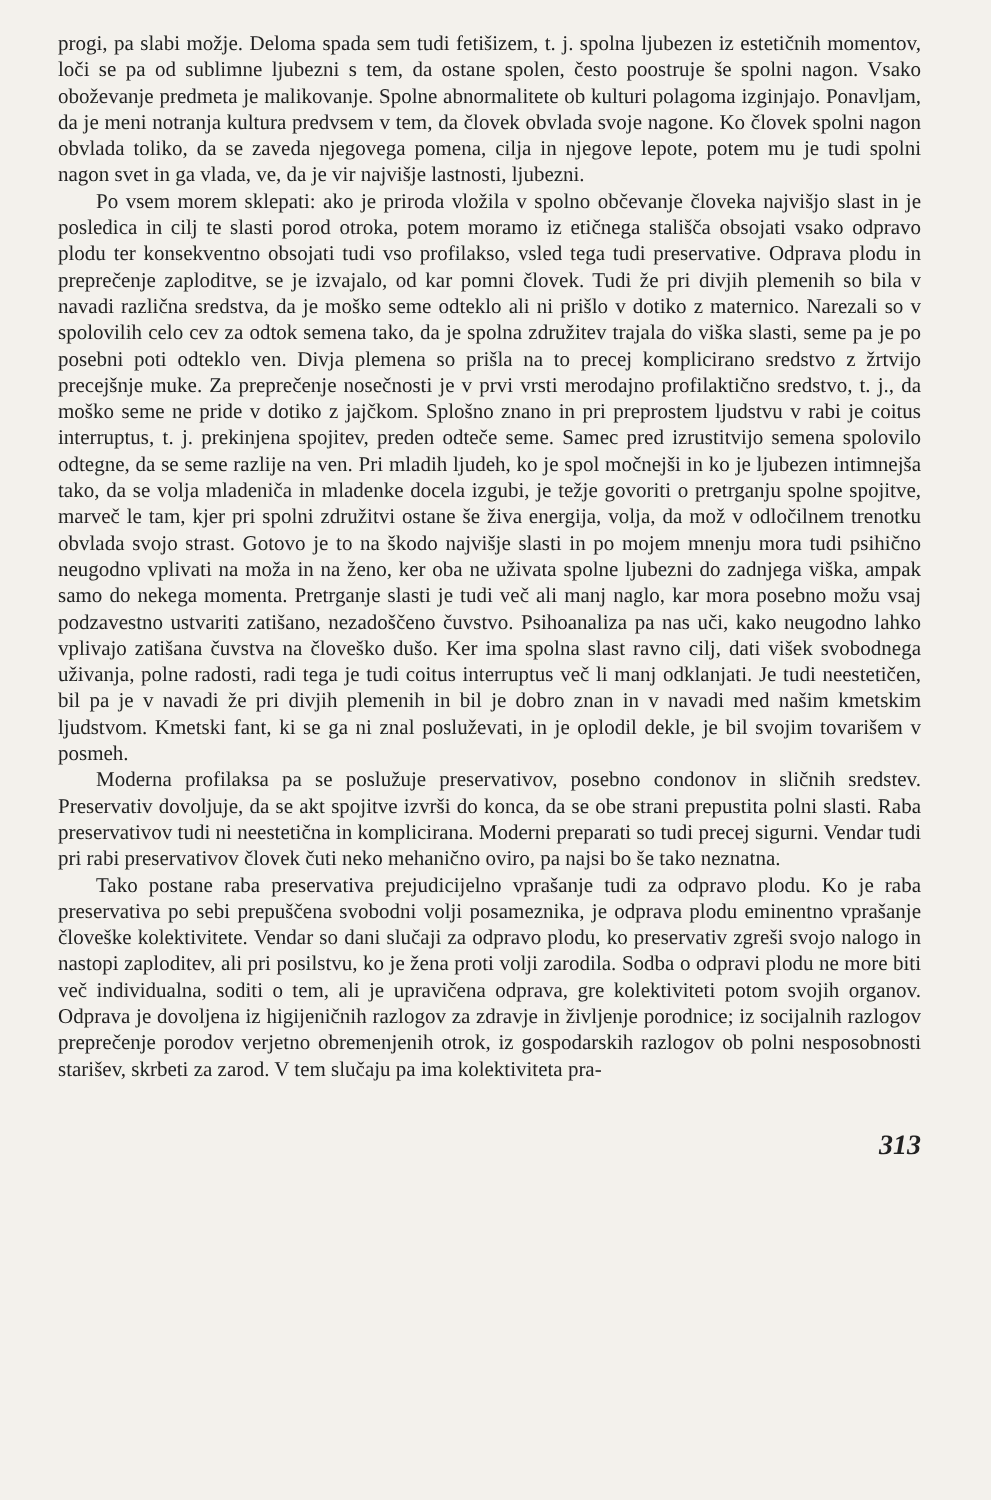progi, pa slabi možje. Deloma spada sem tudi fetišizem, t. j. spolna ljubezen iz estetičnih momentov, loči se pa od sublimne ljubezni s tem, da ostane spolen, često poostruje še spolni nagon. Vsako oboževanje predmeta je malikovanje. Spolne abnormalitete ob kulturi polagoma izginjajo. Ponavljam, da je meni notranja kultura predvsem v tem, da človek obvlada svoje nagone. Ko človek spolni nagon obvlada toliko, da se zaveda njegovega pomena, cilja in njegove lepote, potem mu je tudi spolni nagon svet in ga vlada, ve, da je vir najvišje lastnosti, ljubezni.
Po vsem morem sklepati: ako je priroda vložila v spolno občevanje človeka najvišjo slast in je posledica in cilj te slasti porod otroka, potem moramo iz etičnega stališča obsojati vsako odpravo plodu ter konsekventno obsojati tudi vso profilakso, vsled tega tudi preservative. Odprava plodu in preprečenje zaploditve, se je izvajalo, od kar pomni človek. Tudi že pri divjih plemenih so bila v navadi različna sredstva, da je moško seme odteklo ali ni prišlo v dotiko z maternico. Narezali so v spolovilih celo cev za odtok semena tako, da je spolna združitev trajala do viška slasti, seme pa je po posebni poti odteklo ven. Divja plemena so prišla na to precej komplicirano sredstvo z žrtvijo precejšnje muke. Za preprečenje nosečnosti je v prvi vrsti merodajno profilaktično sredstvo, t. j., da moško seme ne pride v dotiko z jajčkom. Splošno znano in pri preprostem ljudstvu v rabi je coitus interruptus, t. j. prekinjena spojitev, preden odteče seme. Samec pred izrustitvijo semena spolovilo odtegne, da se seme razlije na ven. Pri mladih ljudeh, ko je spol močnejši in ko je ljubezen intimnejša tako, da se volja mladeniča in mladenke docela izgubi, je težje govoriti o pretrganju spolne spojitve, marveč le tam, kjer pri spolni združitvi ostane še živa energija, volja, da mož v odločilnem trenotku obvlada svojo strast. Gotovo je to na škodo najvišje slasti in po mojem mnenju mora tudi psihično neugodno vplivati na moža in na ženo, ker oba ne uživata spolne ljubezni do zadnjega viška, ampak samo do nekega momenta. Pretrganje slasti je tudi več ali manj naglo, kar mora posebno možu vsaj podzavestno ustvariti zatišano, nezadoščeno čuvstvo. Psihoanaliza pa nas uči, kako neugodno lahko vplivajo zatišana čuvstva na človeško dušo. Ker ima spolna slast ravno cilj, dati višek svobodnega uživanja, polne radosti, radi tega je tudi coitus interruptus več li manj odklanjati. Je tudi neestetičen, bil pa je v navadi že pri divjih plemenih in bil je dobro znan in v navadi med našim kmetskim ljudstvom. Kmetski fant, ki se ga ni znal posluževati, in je oplodil dekle, je bil svojim tovarišem v posmeh.
Moderna profilaksa pa se poslužuje preservativov, posebno condonov in sličnih sredstev. Preservativ dovoljuje, da se akt spojitve izvrši do konca, da se obe strani prepustita polni slasti. Raba preservativov tudi ni neestetična in komplicirana. Moderni preparati so tudi precej sigurni. Vendar tudi pri rabi preservativov človek čuti neko mehanično oviro, pa najsi bo še tako neznatna.
Tako postane raba preservativa prejudicijelno vprašanje tudi za odpravo plodu. Ko je raba preservativa po sebi prepuščena svobodni volji posameznika, je odprava plodu eminentno vprašanje človeške kolektivitete. Vendar so dani slučaji za odpravo plodu, ko preservativ zgreši svojo nalogo in nastopi zaploditev, ali pri posilstvu, ko je žena proti volji zarodila. Sodba o odpravi plodu ne more biti več individualna, soditi o tem, ali je upravičena odprava, gre kolektiviteti potom svojih organov. Odprava je dovoljena iz higijeničnih razlogov za zdravje in življenje porodnice; iz socijalnih razlogov preprečenje porodov verjetno obremenjenih otrok, iz gospodarskih razlogov ob polni nesposobnosti starišev, skrbeti za zarod. V tem slučaju pa ima kolektiviteta pra-
313